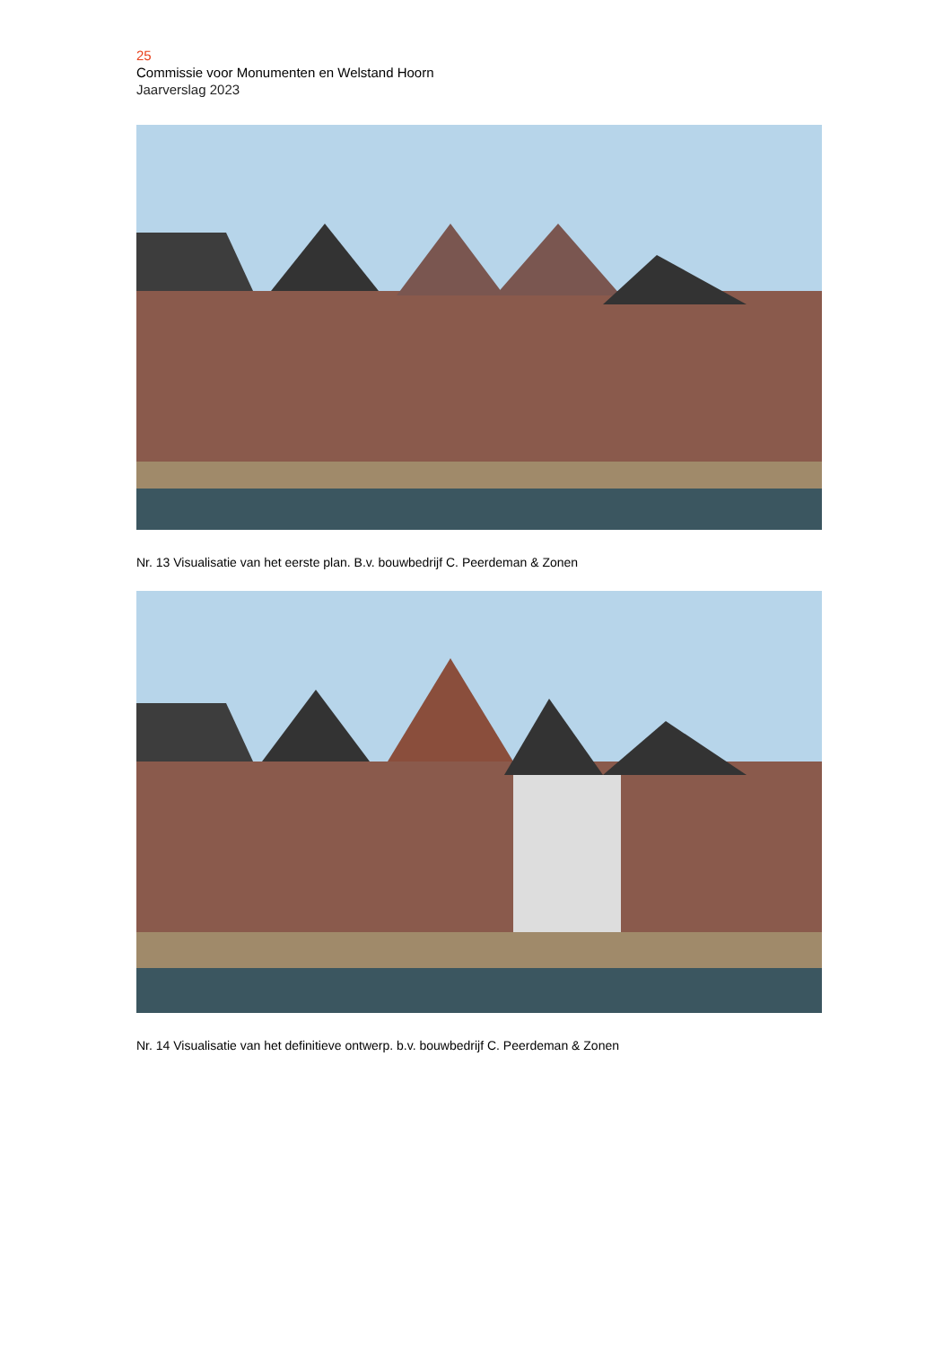25
Commissie voor Monumenten en Welstand Hoorn
Jaarverslag 2023
Nr. 13 Visualisatie van het eerste plan. B.v. bouwbedrijf C. Peerdeman & Zonen
Nr. 14 Visualisatie van het definitieve ontwerp. b.v. bouwbedrijf C. Peerdeman & Zonen